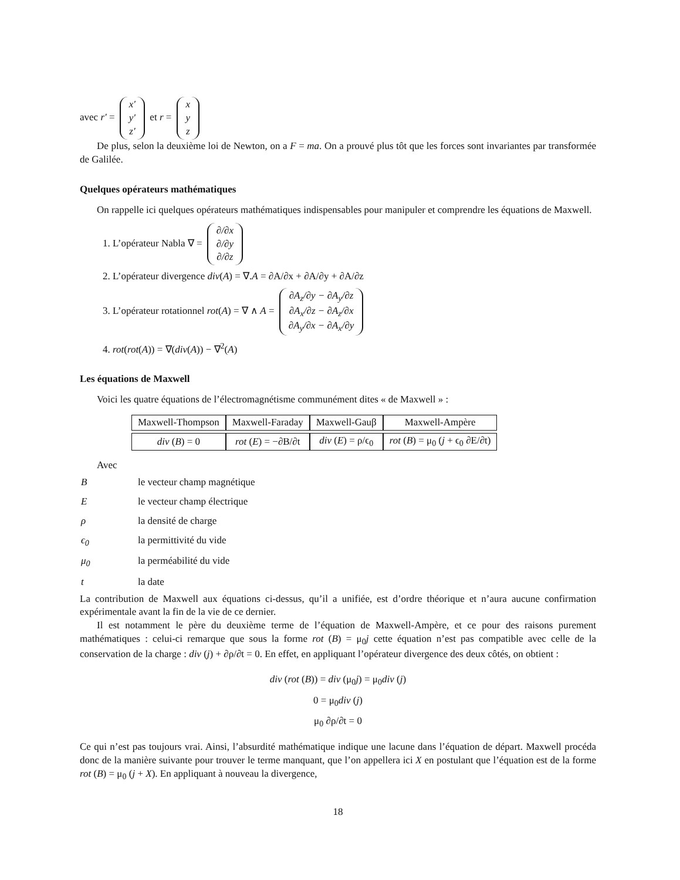avec r′ = x′ y′ z′ et r = x y z
De plus, selon la deuxième loi de Newton, on a F = ma. On a prouvé plus tôt que les forces sont invariantes par transformée de Galilée.
Quelques opérateurs mathématiques
On rappelle ici quelques opérateurs mathématiques indispensables pour manipuler et comprendre les équations de Maxwell.
1. L’opérateur Nabla ∇ = ∂/∂x ∂/∂y ∂/∂z
2. L’opérateur divergence div(A) = ∇.A = ∂A/∂x + ∂A/∂y + ∂A/∂z
3. L’opérateur rotationnel rot(A) = ∇ ∧ A = ∂A<sub>z</sub>/∂y − ∂A<sub>y</sub>/∂z ∂A<sub>x</sub>/∂z − ∂A<sub>z</sub>/∂x ∂A<sub>y</sub>/∂x − ∂A<sub>x</sub>/∂y
4. rot(rot(A)) = ∇(div(A)) − ∇<sup>2</sup>(A)
Les équations de Maxwell
Voici les quatre équations de l’électromagnétisme communément dites « de Maxwell » :
| Maxwell-Thompson | Maxwell-Faraday | Maxwell-Gauβ | Maxwell-Ampère |
| --- | --- | --- | --- |
| div ( B ) = 0 | rot ( E ) = −∂B/∂t | div ( E ) = ρ/ϵ<sub>0</sub> | rot ( B ) = μ<sub>0</sub> ( j + ϵ<sub>0</sub> ∂E/∂t) |
Avec
| B | le vecteur champ magnétique |
| E | le vecteur champ électrique |
| ρ | la densité de charge |
| ϵ<sub>0</sub> | la permittivité du vide |
| μ<sub>0</sub> | la perméabilité du vide |
| t | la date |
La contribution de Maxwell aux équations ci-dessus, qu’il a unifiée, est d’ordre théorique et n’aura aucune confirmation expérimentale avant la fin de la vie de ce dernier.
Il est notamment le père du deuxième terme de l’équation de Maxwell-Ampère, et ce pour des raisons purement mathématiques : celui-ci remarque que sous la forme rot (B) = μ<sub>0</sub>j cette équation n’est pas compatible avec celle de la conservation de la charge : div (j) + ∂ρ/∂t = 0. En effet, en appliquant l’opérateur divergence des deux côtés, on obtient :
div (rot (B)) = div (μ<sub>0</sub>j) = μ<sub>0</sub>div (j)
0 = μ<sub>0</sub>div (j)
μ<sub>0</sub> ∂ρ/∂t = 0
Ce qui n’est pas toujours vrai. Ainsi, l’absurdité mathématique indique une lacune dans l’équation de départ. Maxwell procéda donc de la manière suivante pour trouver le terme manquant, que l’on appellera ici X en postulant que l’équation est de la forme rot (B) = μ<sub>0</sub> (j + X). En appliquant à nouveau la divergence,
18